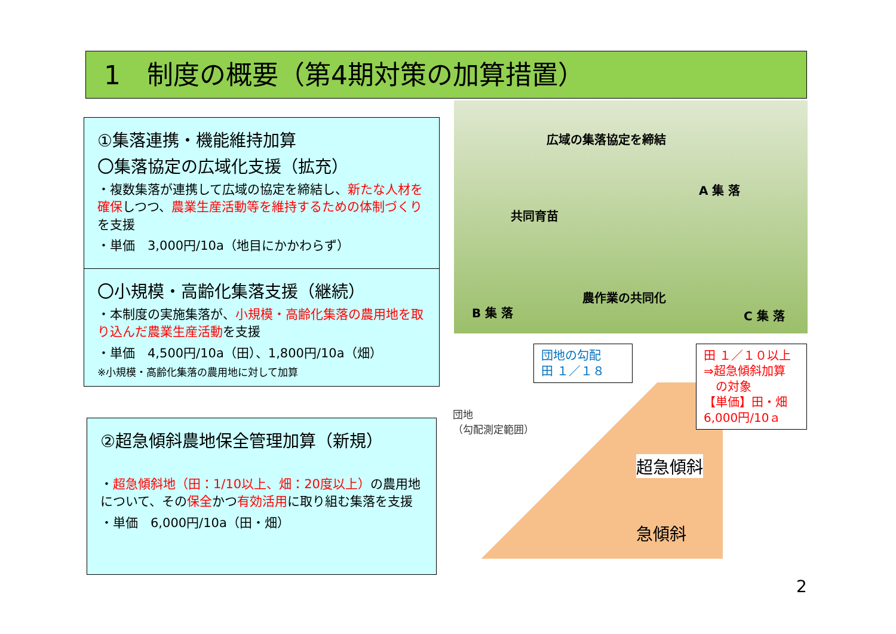1　制度の概要（第4期対策の加算措置）
①集落連携・機能維持加算
〇集落協定の広域化支援（拡充）
・複数集落が連携して広域の協定を締結し、新たな人材を確保しつつ、農業生産活動等を維持するための体制づくりを支援
・単価　3,000円/10a（地目にかかわらず）
〇小規模・高齢化集落支援（継続）
・本制度の実施集落が、小規模・高齢化集落の農用地を取り込んだ農業生産活動を支援
・単価　4,500円/10a（田）、1,800円/10a（畑）
※小規模・高齢化集落の農用地に対して加算
②超急傾斜農地保全管理加算（新規）
・超急傾斜地（田：1/10以上、畑：20度以上）の農用地について、その保全かつ有効活用に取り組む集落を支援
・単価　6,000円/10a（田・畑）
広域の集落協定を締結
A 集 落
共同育苗
農作業の共同化
B 集 落 C 集 落
団地の勾配
田 １／１８
田 １／１０以上
⇒超急傾斜加算
　の対象
【単価】田・畑
6,000円/10ａ
団地
（勾配測定範囲）
超急傾斜
急傾斜
2